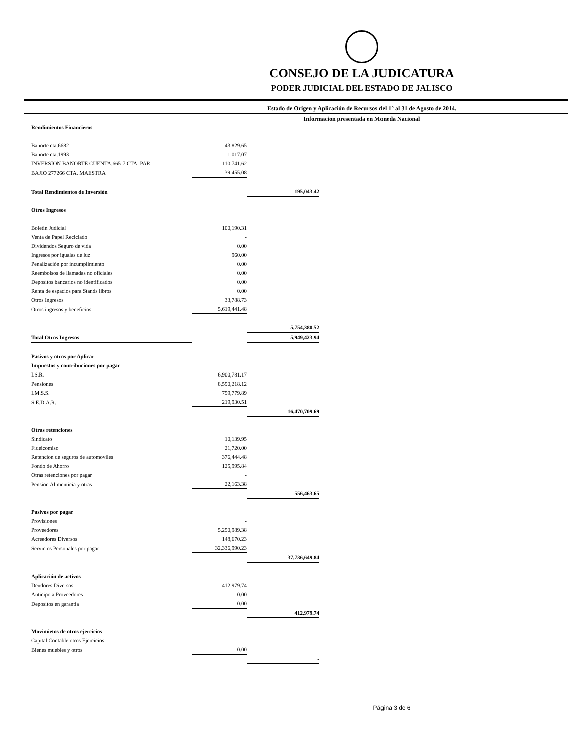CONSEJO DE LA JUDICATURA
PODER JUDICIAL DEL ESTADO DE JALISCO
Estado de Origen y Aplicación de Recursos del 1° al 31 de Agosto de 2014.
Informacion presentada en Moneda Nacional
| Rendimientos Financieros | | |
| Banorte cta.6682 | 43,829.65 | |
| Banorte cta.1993 | 1,017.07 | |
| INVERSION BANORTE CUENTA.665-7 CTA. PAR | 110,741.62 | |
| BAJIO 277266 CTA. MAESTRA | 39,455.08 | |
| Total Rendimientos de Inversión | | 195,043.42 |
| Otros Ingresos | | |
| Boletin Judicial | 100,190.31 | |
| Venta de Papel Reciclado | - | |
| Dividendos Seguro de vida | 0.00 | |
| Ingresos por igualas de luz | 960.00 | |
| Penalización por incumplimiento | 0.00 | |
| Reembolsos de llamadas no oficiales | 0.00 | |
| Depositos bancarios no identificados | 0.00 | |
| Renta de espacios para Stands libros | 0.00 | |
| Otros Ingresos | 33,788.73 | |
| Otros ingresos y beneficios | 5,619,441.48 | |
| | | 5,754,380.52 |
| Total Otros Ingresos | | 5,949,423.94 |
| Pasivos y otros por Aplicar | | |
| Impuestos y contribuciones por pagar | | |
| I.S.R. | 6,900,781.17 | |
| Pensiones | 8,590,218.12 | |
| I.M.S.S. | 759,779.89 | |
| S.E.D.A.R. | 219,930.51 | |
| | | 16,470,709.69 |
| Otras retenciones | | |
| Sindicato | 10,139.95 | |
| Fideicomiso | 21,720.00 | |
| Retencion de seguros de automoviles | 376,444.48 | |
| Fondo de Ahorro | 125,995.84 | |
| Otras retenciones por pagar | - | |
| Pension Alimenticia y otras | 22,163.38 | |
| | | 556,463.65 |
| Pasivos por pagar | | |
| Provisiones | - | |
| Proveedores | 5,250,989.38 | |
| Acreedores Diversos | 148,670.23 | |
| Servicios Personales por pagar | 32,336,990.23 | |
| | | 37,736,649.84 |
| Aplicación de activos | | |
| Deudores Diversos | 412,979.74 | |
| Anticipo a Proveedores | 0.00 | |
| Depositos en garantía | 0.00 | |
| | | 412,979.74 |
| Movimietos de otros ejercicios | | |
| Capital Contable otros Ejercicios | - | |
| Bienes muebles y otros | 0.00 | |
| | | - |
Página 3 de 6